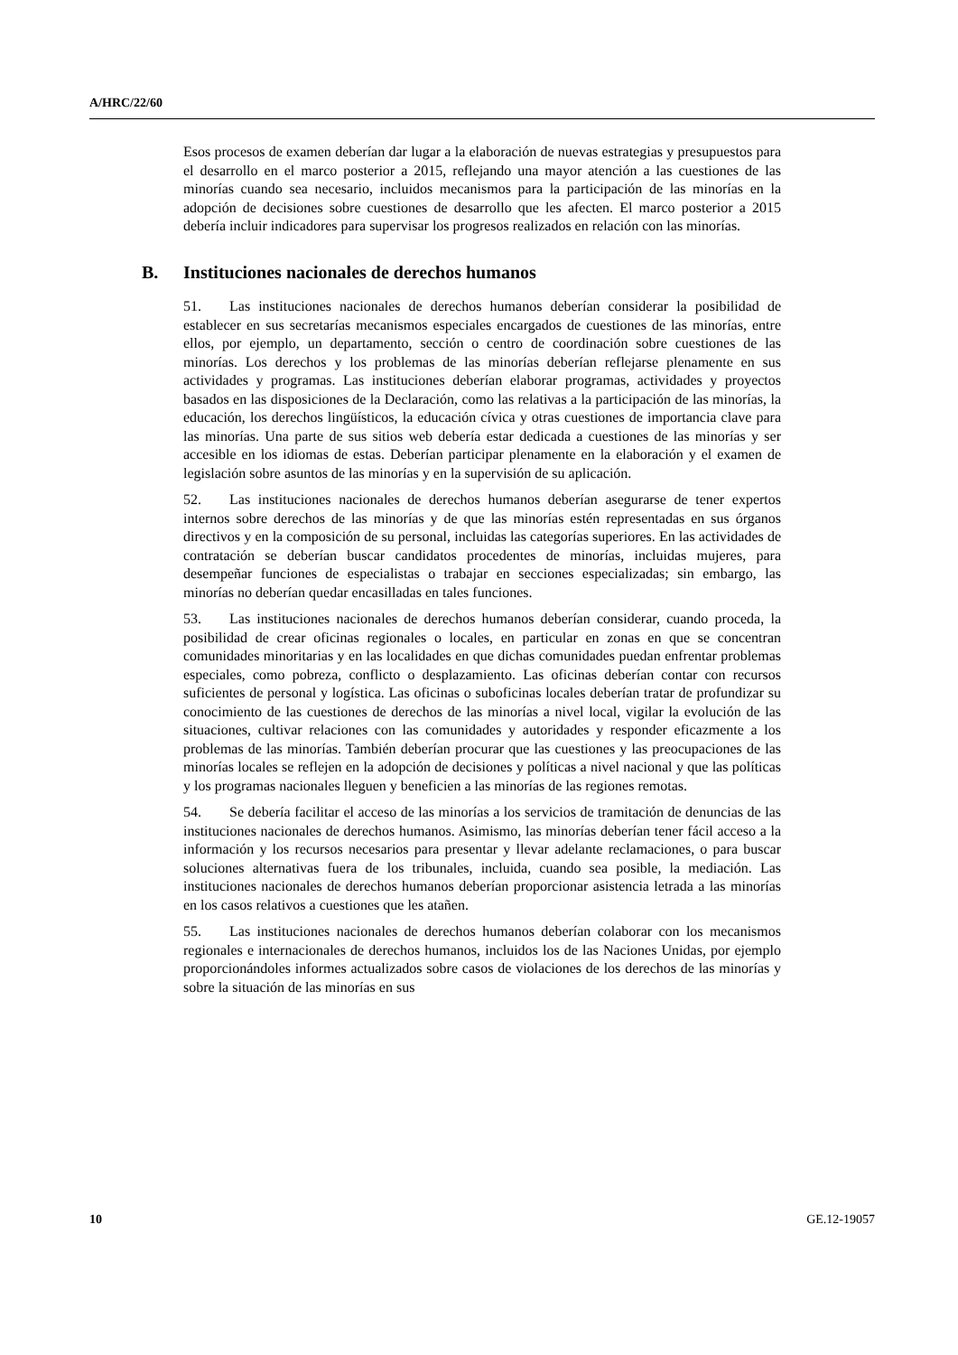A/HRC/22/60
Esos procesos de examen deberían dar lugar a la elaboración de nuevas estrategias y presupuestos para el desarrollo en el marco posterior a 2015, reflejando una mayor atención a las cuestiones de las minorías cuando sea necesario, incluidos mecanismos para la participación de las minorías en la adopción de decisiones sobre cuestiones de desarrollo que les afecten. El marco posterior a 2015 debería incluir indicadores para supervisar los progresos realizados en relación con las minorías.
B. Instituciones nacionales de derechos humanos
51. Las instituciones nacionales de derechos humanos deberían considerar la posibilidad de establecer en sus secretarías mecanismos especiales encargados de cuestiones de las minorías, entre ellos, por ejemplo, un departamento, sección o centro de coordinación sobre cuestiones de las minorías. Los derechos y los problemas de las minorías deberían reflejarse plenamente en sus actividades y programas. Las instituciones deberían elaborar programas, actividades y proyectos basados en las disposiciones de la Declaración, como las relativas a la participación de las minorías, la educación, los derechos lingüísticos, la educación cívica y otras cuestiones de importancia clave para las minorías. Una parte de sus sitios web debería estar dedicada a cuestiones de las minorías y ser accesible en los idiomas de estas. Deberían participar plenamente en la elaboración y el examen de legislación sobre asuntos de las minorías y en la supervisión de su aplicación.
52. Las instituciones nacionales de derechos humanos deberían asegurarse de tener expertos internos sobre derechos de las minorías y de que las minorías estén representadas en sus órganos directivos y en la composición de su personal, incluidas las categorías superiores. En las actividades de contratación se deberían buscar candidatos procedentes de minorías, incluidas mujeres, para desempeñar funciones de especialistas o trabajar en secciones especializadas; sin embargo, las minorías no deberían quedar encasilladas en tales funciones.
53. Las instituciones nacionales de derechos humanos deberían considerar, cuando proceda, la posibilidad de crear oficinas regionales o locales, en particular en zonas en que se concentran comunidades minoritarias y en las localidades en que dichas comunidades puedan enfrentar problemas especiales, como pobreza, conflicto o desplazamiento. Las oficinas deberían contar con recursos suficientes de personal y logística. Las oficinas o suboficinas locales deberían tratar de profundizar su conocimiento de las cuestiones de derechos de las minorías a nivel local, vigilar la evolución de las situaciones, cultivar relaciones con las comunidades y autoridades y responder eficazmente a los problemas de las minorías. También deberían procurar que las cuestiones y las preocupaciones de las minorías locales se reflejen en la adopción de decisiones y políticas a nivel nacional y que las políticas y los programas nacionales lleguen y beneficien a las minorías de las regiones remotas.
54. Se debería facilitar el acceso de las minorías a los servicios de tramitación de denuncias de las instituciones nacionales de derechos humanos. Asimismo, las minorías deberían tener fácil acceso a la información y los recursos necesarios para presentar y llevar adelante reclamaciones, o para buscar soluciones alternativas fuera de los tribunales, incluida, cuando sea posible, la mediación. Las instituciones nacionales de derechos humanos deberían proporcionar asistencia letrada a las minorías en los casos relativos a cuestiones que les atañen.
55. Las instituciones nacionales de derechos humanos deberían colaborar con los mecanismos regionales e internacionales de derechos humanos, incluidos los de las Naciones Unidas, por ejemplo proporcionándoles informes actualizados sobre casos de violaciones de los derechos de las minorías y sobre la situación de las minorías en sus
10 GE.12-19057